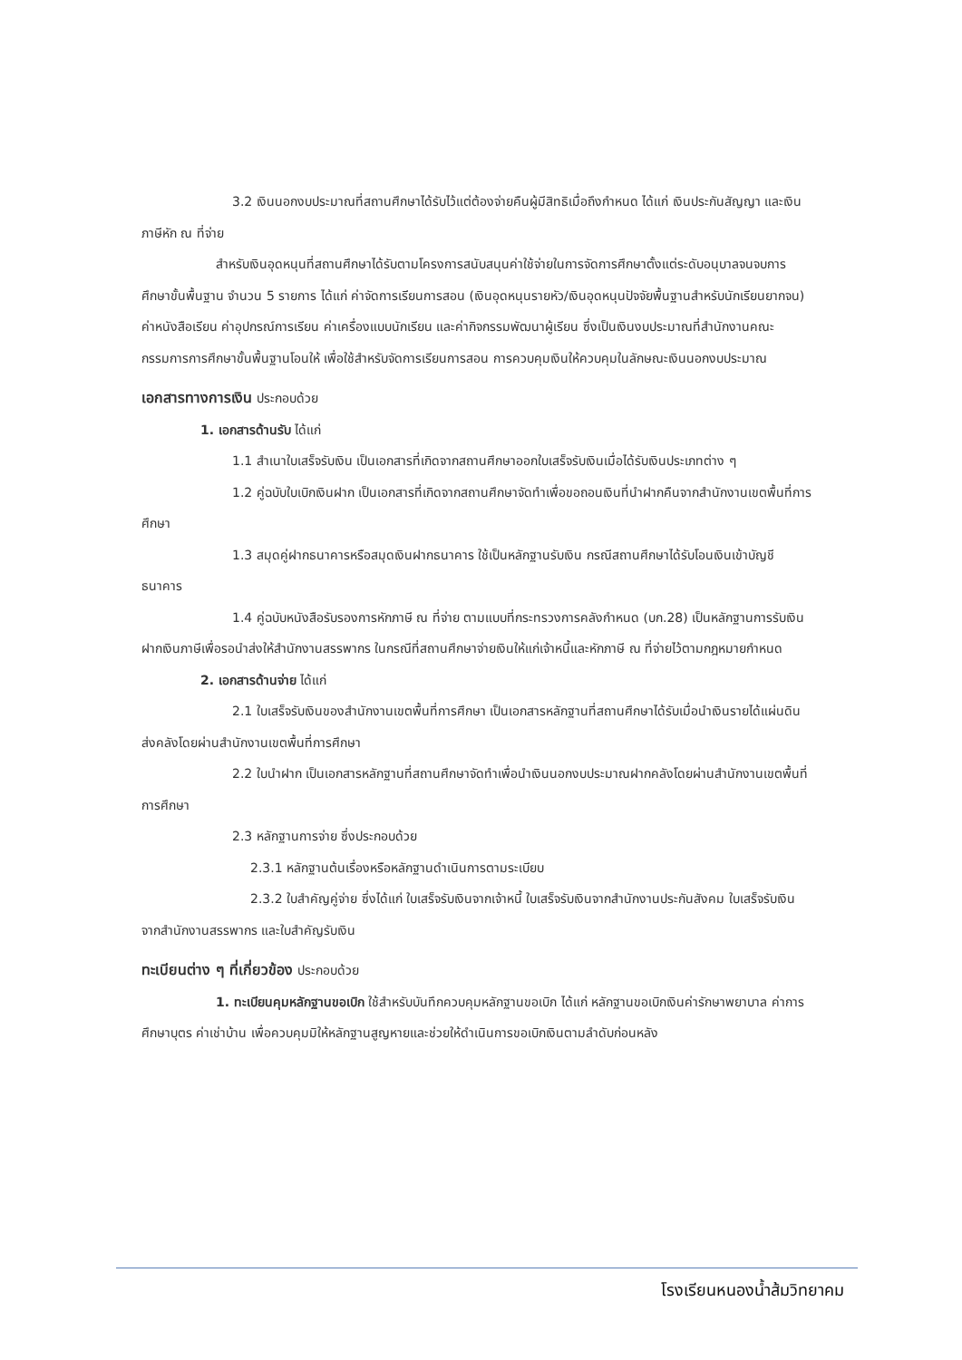3.2 เงินนอกงบประมาณที่สถานศึกษาได้รับไว้แต่ต้องจ่ายคืนผู้มีสิทธิเมื่อถึงกำหนด ได้แก่ เงินประกันสัญญา และเงินภาษีหัก ณ ที่จ่าย
สำหรับเงินอุดหนุนที่สถานศึกษาได้รับตามโครงการสนับสนุนค่าใช้จ่ายในการจัดการศึกษาตั้งแต่ระดับอนุบาลจนจบการศึกษาขั้นพื้นฐาน จำนวน 5 รายการ ได้แก่ ค่าจัดการเรียนการสอน (เงินอุดหนุนรายหัว/เงินอุดหนุนปัจจัยพื้นฐานสำหรับนักเรียนยากจน) ค่าหนังสือเรียน ค่าอุปกรณ์การเรียน ค่าเครื่องแบบนักเรียน และค่ากิจกรรมพัฒนาผู้เรียน ซึ่งเป็นเงินงบประมาณที่สำนักงานคณะกรรมการการศึกษาขั้นพื้นฐานโอนให้ เพื่อใช้สำหรับจัดการเรียนการสอน การควบคุมเงินให้ควบคุมในลักษณะเงินนอกงบประมาณ
เอกสารทางการเงิน ประกอบด้วย
1. เอกสารด้านรับ ได้แก่
1.1 สำเนาใบเสร็จรับเงิน เป็นเอกสารที่เกิดจากสถานศึกษาออกใบเสร็จรับเงินเมื่อได้รับเงินประเภทต่าง ๆ
1.2 คู่ฉบับใบเบิกเงินฝาก เป็นเอกสารที่เกิดจากสถานศึกษาจัดทำเพื่อขอถอนเงินที่นำฝากคืนจากสำนักงานเขตพื้นที่การศึกษา
1.3 สมุดคู่ฝากธนาคารหรือสมุดเงินฝากธนาคาร ใช้เป็นหลักฐานรับเงิน กรณีสถานศึกษาได้รับโอนเงินเข้าบัญชีธนาคาร
1.4 คู่ฉบับหนังสือรับรองการหักภาษี ณ ที่จ่าย ตามแบบที่กระทรวงการคลังกำหนด (บก.28) เป็นหลักฐานการรับเงินฝากเงินภาษีเพื่อรอนำส่งให้สำนักงานสรรพากร ในกรณีที่สถานศึกษาจ่ายเงินให้แก่เจ้าหนี้และหักภาษี ณ ที่จ่ายไว้ตามกฎหมายกำหนด
2. เอกสารด้านจ่าย ได้แก่
2.1 ใบเสร็จรับเงินของสำนักงานเขตพื้นที่การศึกษา เป็นเอกสารหลักฐานที่สถานศึกษาได้รับเมื่อนำเงินรายได้แผ่นดินส่งคลังโดยผ่านสำนักงานเขตพื้นที่การศึกษา
2.2 ใบนำฝาก เป็นเอกสารหลักฐานที่สถานศึกษาจัดทำเพื่อนำเงินนอกงบประมาณฝากคลังโดยผ่านสำนักงานเขตพื้นที่การศึกษา
2.3 หลักฐานการจ่าย ซึ่งประกอบด้วย
2.3.1 หลักฐานต้นเรื่องหรือหลักฐานดำเนินการตามระเบียบ
2.3.2 ใบสำคัญคู่จ่าย ซึ่งได้แก่ ใบเสร็จรับเงินจากเจ้าหนี้ ใบเสร็จรับเงินจากสำนักงานประกันสังคม ใบเสร็จรับเงินจากสำนักงานสรรพากร และใบสำคัญรับเงิน
ทะเบียนต่าง ๆ ที่เกี่ยวข้อง ประกอบด้วย
1. ทะเบียนคุมหลักฐานขอเบิก ใช้สำหรับบันทึกควบคุมหลักฐานขอเบิก ได้แก่ หลักฐานขอเบิกเงินค่ารักษาพยาบาล ค่าการศึกษาบุตร ค่าเช่าบ้าน เพื่อควบคุมมิให้หลักฐานสูญหายและช่วยให้ดำเนินการขอเบิกเงินตามลำดับก่อนหลัง
โรงเรียนหนองน้ำส้มวิทยาคม